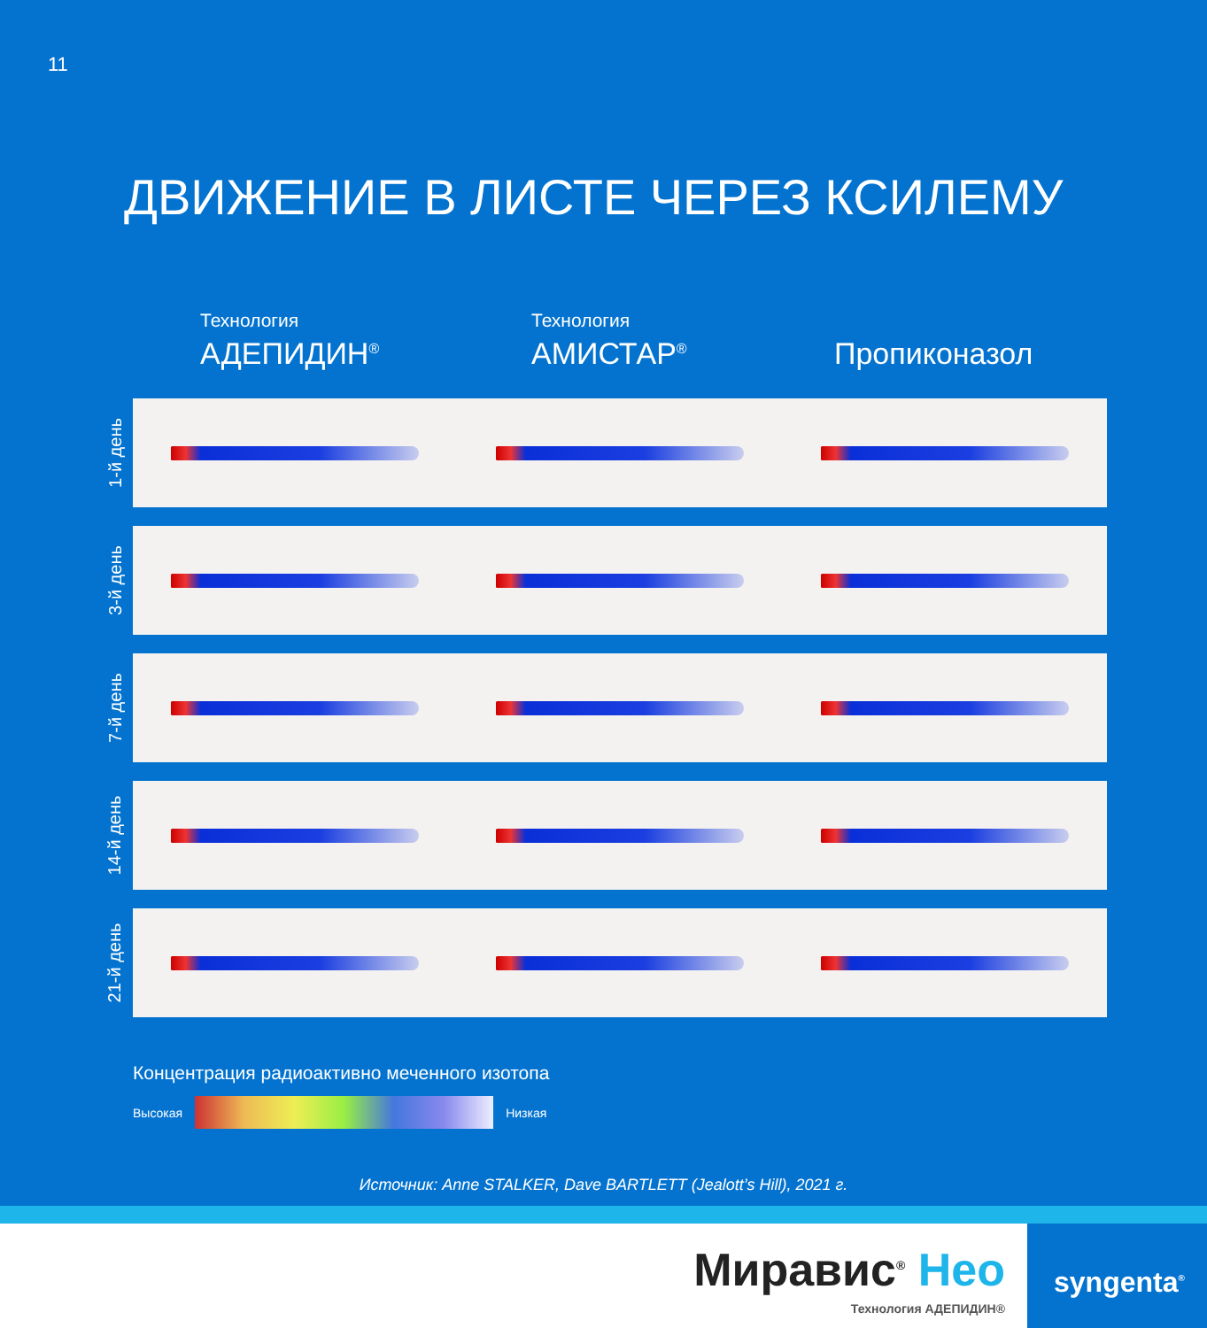11
ДВИЖЕНИЕ В ЛИСТЕ ЧЕРЕЗ КСИЛЕМУ
Технология
АДЕПИДИН<sup>®</sup>
Технология
АМИСТАР<sup>®</sup>
Пропиконазол
1-й день
3-й день
7-й день
14-й день
21-й день
Концентрация радиоактивно меченного изотопа
Высокая Низкая
Источник: Anne STALKER, Dave BARTLETT (Jealott’s Hill), 2021 г.
Миравис<sup>®</sup> Нео
Технология АДЕПИДИН®
syngenta<sup>®</sup>